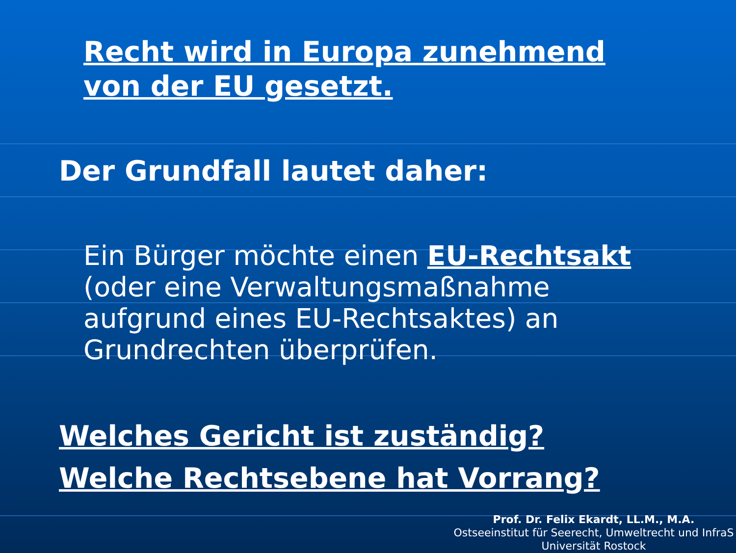Recht wird in Europa zunehmend
von der EU gesetzt.
Der Grundfall lautet daher:
Ein Bürger möchte einen EU-Rechtsakt
(oder eine Verwaltungsmaßnahme
aufgrund eines EU-Rechtsaktes) an
Grundrechten überprüfen.
Welches Gericht ist zuständig?
Welche Rechtsebene hat Vorrang?
Prof. Dr. Felix Ekardt, LL.M., M.A.
Ostseeinstitut für Seerecht, Umweltrecht und InfraS
Universität Rostock